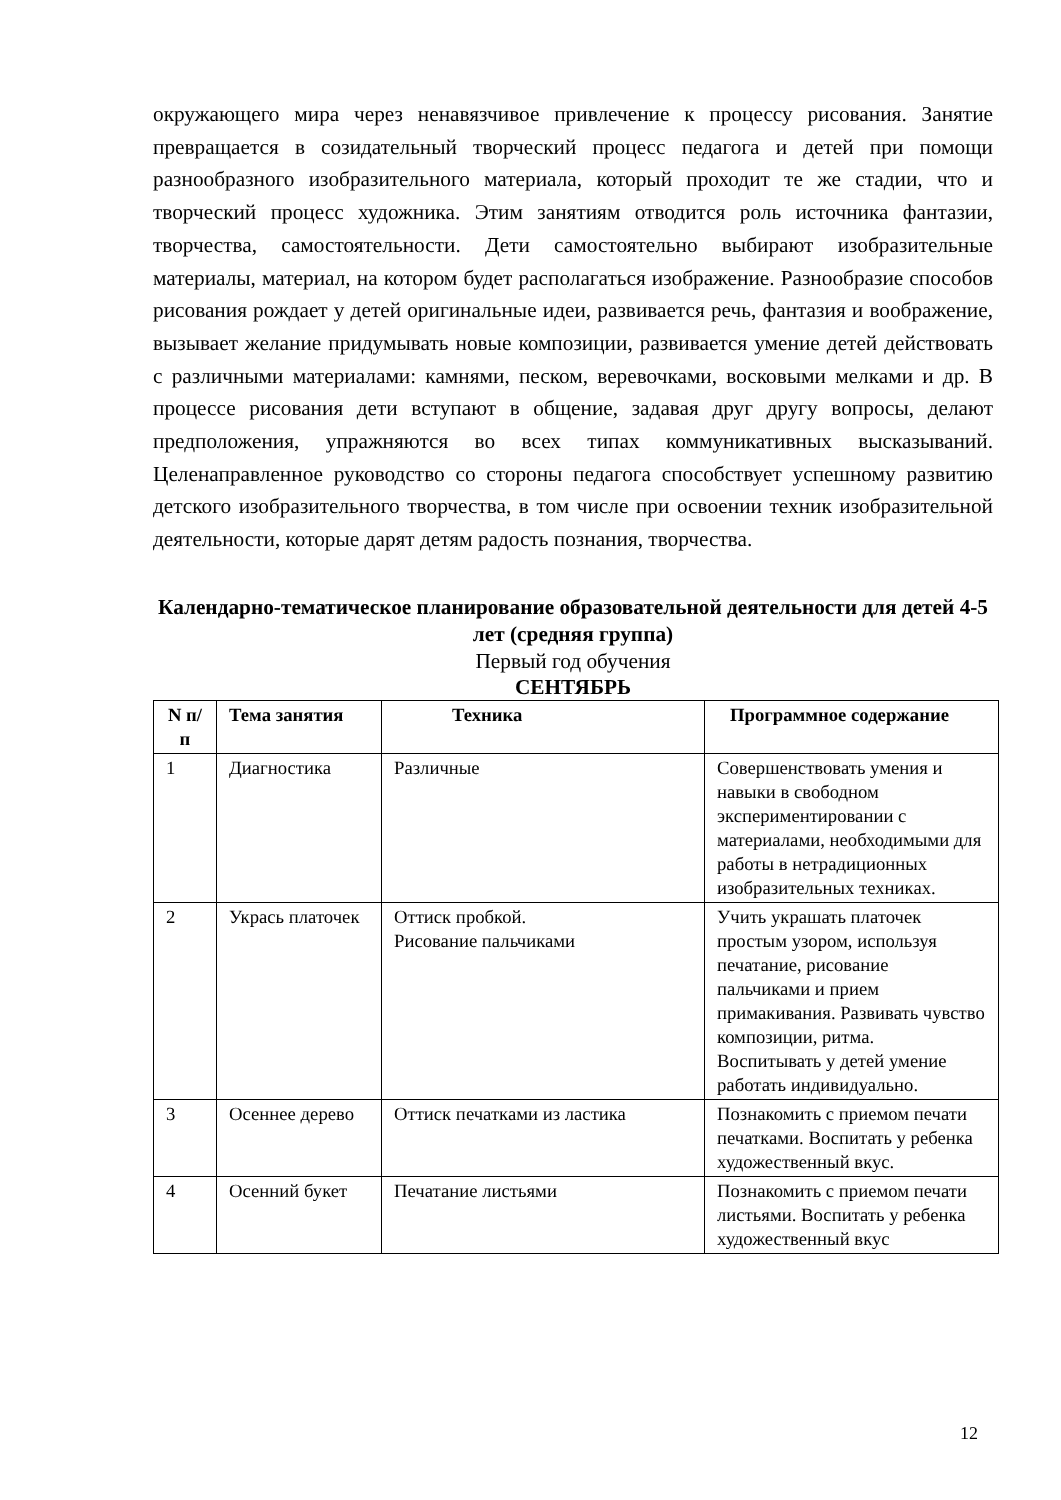окружающего мира через ненавязчивое привлечение к процессу рисования. Занятие превращается в созидательный творческий процесс педагога и детей при помощи разнообразного изобразительного материала, который проходит те же стадии, что и творческий процесс художника. Этим занятиям отводится роль источника фантазии, творчества, самостоятельности. Дети самостоятельно выбирают изобразительные материалы, материал, на котором будет располагаться изображение. Разнообразие способов рисования рождает у детей оригинальные идеи, развивается речь, фантазия и воображение, вызывает желание придумывать новые композиции, развивается умение детей действовать с различными материалами: камнями, песком, веревочками, восковыми мелками и др. В процессе рисования дети вступают в общение, задавая друг другу вопросы, делают предположения, упражняются во всех типах коммуникативных высказываний. Целенаправленное руководство со стороны педагога способствует успешному развитию детского изобразительного творчества, в том числе при освоении техник изобразительной деятельности, которые дарят детям радость познания, творчества.
Календарно-тематическое планирование образовательной деятельности для детей 4-5 лет (средняя группа)
Первый год обучения
СЕНТЯБРЬ
| N п/п | Тема занятия | Техника | Программное содержание |
| --- | --- | --- | --- |
| 1 | Диагностика | Различные | Совершенствовать умения и навыки в свободном экспериментировании с материалами, необходимыми для работы в нетрадиционных изобразительных техниках. |
| 2 | Укрась платочек | Оттиск пробкой. Рисование пальчиками | Учить украшать платочек простым узором, используя печатание, рисование пальчиками и прием примакивания. Развивать чувство композиции, ритма. Воспитывать у детей умение работать индивидуально. |
| 3 | Осеннее дерево | Оттиск печатками из ластика | Познакомить с приемом печати печатками. Воспитать у ребенка художественный вкус. |
| 4 | Осенний букет | Печатание листьями | Познакомить с приемом печати листьями. Воспитать у ребенка художественный вкус |
12